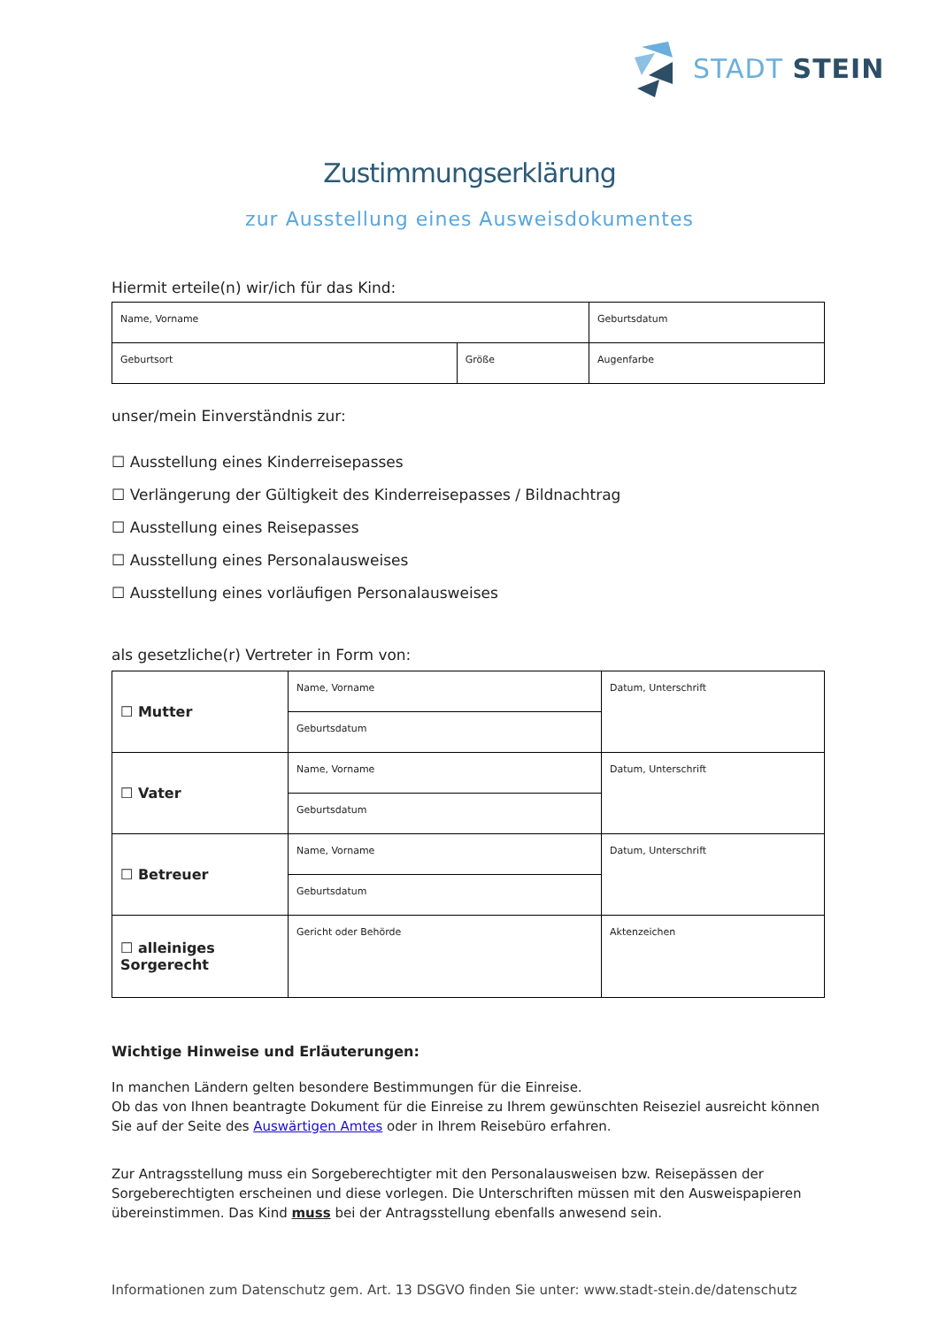STADT STEIN
Zustimmungserklärung
zur Ausstellung eines Ausweisdokumentes
Hiermit erteile(n) wir/ich für das Kind:
| Name, Vorname | | Geburtsdatum |
| Geburtsort | Größe | Augenfarbe |
unser/mein Einverständnis zur:
☐ Ausstellung eines Kinderreisepasses
☐ Verlängerung der Gültigkeit des Kinderreisepasses / Bildnachtrag
☐ Ausstellung eines Reisepasses
☐ Ausstellung eines Personalausweises
☐ Ausstellung eines vorläufigen Personalausweises
als gesetzliche(r) Vertreter in Form von:
| ☐ Mutter | Name, Vorname | Datum, Unterschrift |
| | Geburtsdatum | |
| ☐ Vater | Name, Vorname | Datum, Unterschrift |
| | Geburtsdatum | |
| ☐ Betreuer | Name, Vorname | Datum, Unterschrift |
| | Geburtsdatum | |
| ☐ alleiniges Sorgerecht | Gericht oder Behörde | Aktenzeichen |
Wichtige Hinweise und Erläuterungen:
In manchen Ländern gelten besondere Bestimmungen für die Einreise.
Ob das von Ihnen beantragte Dokument für die Einreise zu Ihrem gewünschten Reiseziel ausreicht können Sie auf der Seite des Auswärtigen Amtes oder in Ihrem Reisebüro erfahren.
Zur Antragsstellung muss ein Sorgeberechtigter mit den Personalausweisen bzw. Reisepässen der Sorgeberechtigten erscheinen und diese vorlegen. Die Unterschriften müssen mit den Ausweispapieren übereinstimmen. Das Kind muss bei der Antragsstellung ebenfalls anwesend sein.
Informationen zum Datenschutz gem. Art. 13 DSGVO finden Sie unter: www.stadt-stein.de/datenschutz